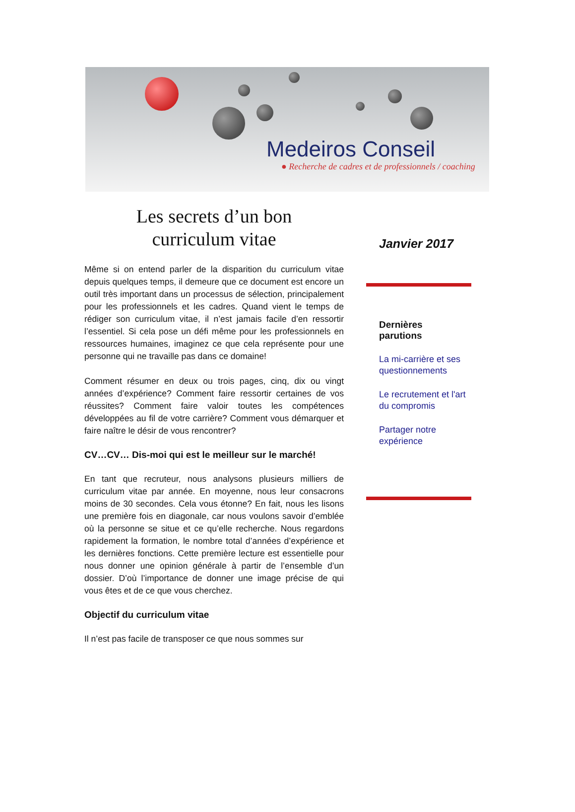Medeiros Conseil
● Recherche de cadres et de professionnels / coaching
Les secrets d’un bon
curriculum vitae
Même si on entend parler de la disparition du curriculum vitae depuis quelques temps, il demeure que ce document est encore un outil très important dans un processus de sélection, principalement pour les professionnels et les cadres. Quand vient le temps de rédiger son curriculum vitae, il n’est jamais facile d’en ressortir l’essentiel. Si cela pose un défi même pour les professionnels en ressources humaines, imaginez ce que cela représente pour une personne qui ne travaille pas dans ce domaine!
Comment résumer en deux ou trois pages, cinq, dix ou vingt années d’expérience? Comment faire ressortir certaines de vos réussites? Comment faire valoir toutes les compétences développées au fil de votre carrière? Comment vous démarquer et faire naître le désir de vous rencontrer?
CV…CV… Dis-moi qui est le meilleur sur le marché!
En tant que recruteur, nous analysons plusieurs milliers de curriculum vitae par année. En moyenne, nous leur consacrons moins de 30 secondes. Cela vous étonne? En fait, nous les lisons une première fois en diagonale, car nous voulons savoir d’emblée où la personne se situe et ce qu’elle recherche. Nous regardons rapidement la formation, le nombre total d’années d’expérience et les dernières fonctions. Cette première lecture est essentielle pour nous donner une opinion générale à partir de l’ensemble d’un dossier. D’où l’importance de donner une image précise de qui vous êtes et de ce que vous cherchez.
Objectif du curriculum vitae
Il n’est pas facile de transposer ce que nous sommes sur
Janvier 2017
Dernières
parutions
La mi-carrière et ses questionnements
Le recrutement et l'art du compromis
Partager notre expérience